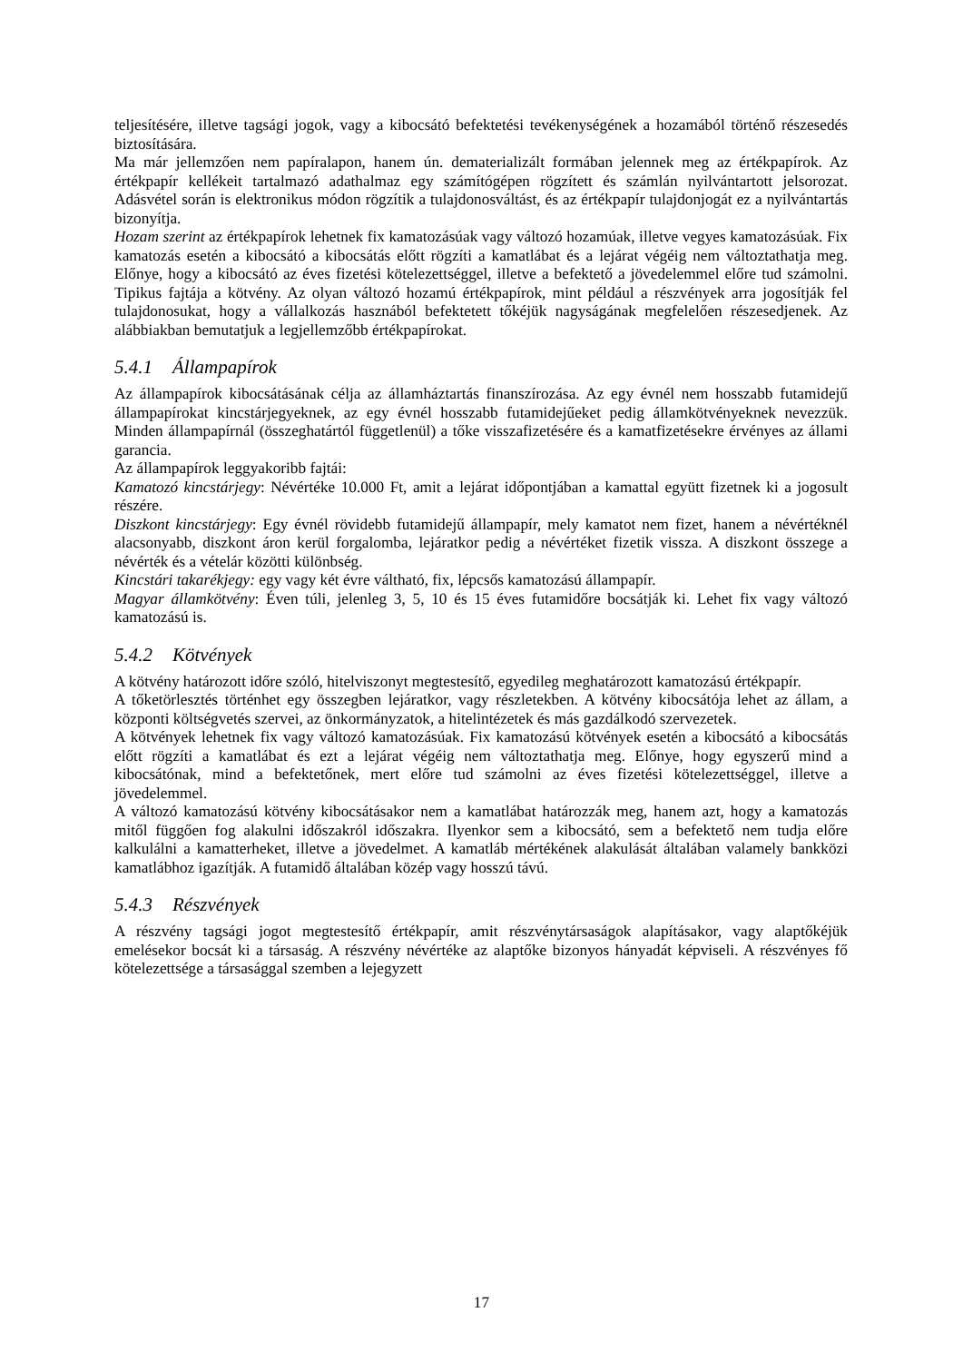teljesítésére, illetve tagsági jogok, vagy a kibocsátó befektetési tevékenységének a hozamából történő részesedés biztosítására.
Ma már jellemzően nem papíralapon, hanem ún. dematerializált formában jelennek meg az értékpapírok. Az értékpapír kellékeit tartalmazó adathalmaz egy számítógépen rögzített és számlán nyilvántartott jelsorozat. Adásvétel során is elektronikus módon rögzítik a tulajdonosváltást, és az értékpapír tulajdonjogát ez a nyilvántartás bizonyítja.
Hozam szerint az értékpapírok lehetnek fix kamatozásúak vagy változó hozamúak, illetve vegyes kamatozásúak. Fix kamatozás esetén a kibocsátó a kibocsátás előtt rögzíti a kamatlábat és a lejárat végéig nem változtathatja meg. Előnye, hogy a kibocsátó az éves fizetési kötelezettséggel, illetve a befektető a jövedelemmel előre tud számolni. Tipikus fajtája a kötvény. Az olyan változó hozamú értékpapírok, mint például a részvények arra jogosítják fel tulajdonosukat, hogy a vállalkozás hasznából befektetett tőkéjük nagyságának megfelelően részesedjenek. Az alábbiakban bemutatjuk a legjellemzőbb értékpapírokat.
5.4.1 Állampapírok
Az állampapírok kibocsátásának célja az államháztartás finanszírozása. Az egy évnél nem hosszabb futamidejű állampapírokat kincstárjegyeknek, az egy évnél hosszabb futamidejűeket pedig államkötvényeknek nevezzük. Minden állampapírnál (összeghatártól függetlenül) a tőke visszafizetésére és a kamatfizetésekre érvényes az állami garancia.
Az állampapírok leggyakoribb fajtái:
Kamatozó kincstárjegy: Névértéke 10.000 Ft, amit a lejárat időpontjában a kamattal együtt fizetnek ki a jogosult részére.
Diszkont kincstárjegy: Egy évnél rövidebb futamidejű állampapír, mely kamatot nem fizet, hanem a névértéknél alacsonyabb, diszkont áron kerül forgalomba, lejáratkor pedig a névértéket fizetik vissza. A diszkont összege a névérték és a vételár közötti különbség.
Kincstári takarékjegy: egy vagy két évre váltható, fix, lépcsős kamatozású állampapír.
Magyar államkötvény: Éven túli, jelenleg 3, 5, 10 és 15 éves futamidőre bocsátják ki. Lehet fix vagy változó kamatozású is.
5.4.2 Kötvények
A kötvény határozott időre szóló, hitelviszonyt megtestesítő, egyedileg meghatározott kamatozású értékpapír.
A tőketörlesztés történhet egy összegben lejáratkor, vagy részletekben. A kötvény kibocsátója lehet az állam, a központi költségvetés szervei, az önkormányzatok, a hitelintézetek és más gazdálkodó szervezetek.
A kötvények lehetnek fix vagy változó kamatozásúak. Fix kamatozású kötvények esetén a kibocsátó a kibocsátás előtt rögzíti a kamatlábat és ezt a lejárat végéig nem változtathatja meg. Előnye, hogy egyszerű mind a kibocsátónak, mind a befektetőnek, mert előre tud számolni az éves fizetési kötelezettséggel, illetve a jövedelemmel.
A változó kamatozású kötvény kibocsátásakor nem a kamatlábat határozzák meg, hanem azt, hogy a kamatozás mitől függően fog alakulni időszakról időszakra. Ilyenkor sem a kibocsátó, sem a befektető nem tudja előre kalkulálni a kamatterheket, illetve a jövedelmet. A kamatláb mértékének alakulását általában valamely bankközi kamatlábhoz igazítják. A futamidő általában közép vagy hosszú távú.
5.4.3 Részvények
A részvény tagsági jogot megtestesítő értékpapír, amit részvénytársaságok alapításakor, vagy alaptőkéjük emelésekor bocsát ki a társaság. A részvény névértéke az alaptőke bizonyos hányadát képviseli. A részvényes fő kötelezettsége a társasággal szemben a lejegyzett
17